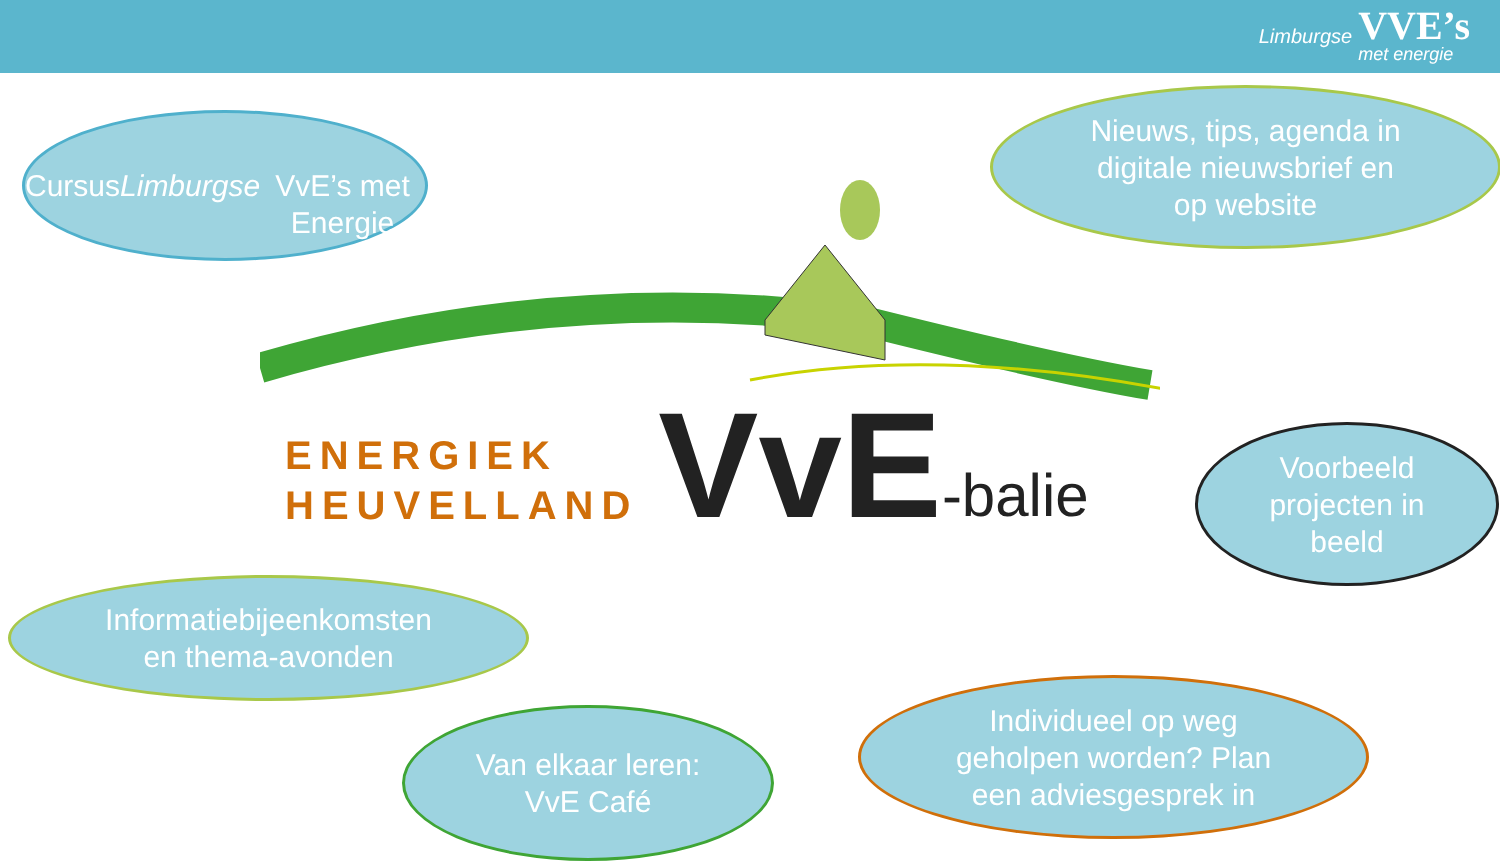Limburgse VVE’s
met energie
Cursus Limburgse
VvE’s met Energie
Nieuws, tips, agenda in
digitale nieuwsbrief en
op website
ENERGIEK
HEUVELLAND
VvE
-balie
Voorbeeld
projecten in
beeld
Informatiebijeenkomsten
en thema-avonden
Van elkaar leren:
VvE Café
Individueel op weg
geholpen worden? Plan
een adviesgesprek in